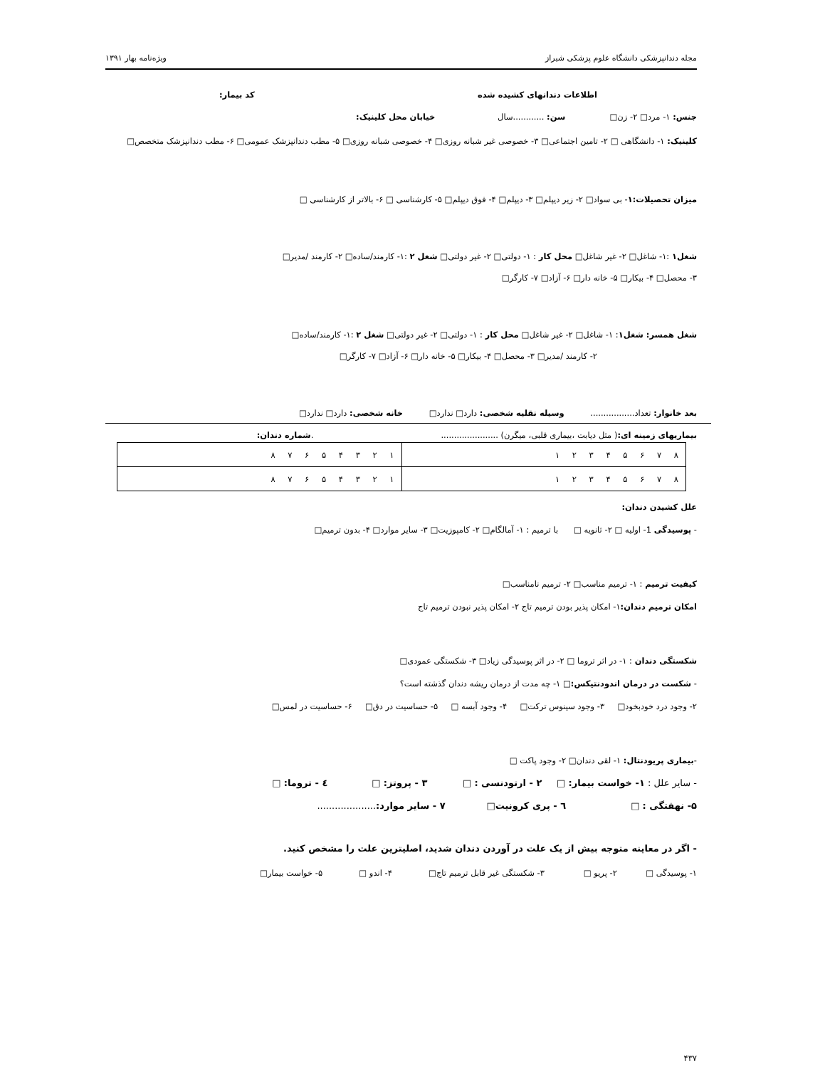مجله دندانپزشکی دانشگاه علوم پزشکی شیراز ویژه‌نامه بهار ۱۳۹۱
اطلاعات دندانهای کشیده شده کد بیمار:
جنس: ۱- مرد□ ۲- زن□ سن: ............سال خیابان محل کلینیک:
کلینیک: ۱- دانشگاهی □ ۲- تامین اجتماعی□ ۳- خصوصی غیر شبانه روزی□ ۴- خصوصی شبانه روزی□ ۵- مطب دندانپزشک عمومی□ ۶- مطب دندانپزشک متخصص□
میزان تحصیلات:۱- بی سواد□ ۲- زیر دیپلم□ ۳- دیپلم□ ۴- فوق دیپلم□ ۵- کارشناسی □ ۶- بالاتر از کارشناسی □
شغل۱ :۱- شاغل□ ۲- غیر شاغل□ محل کار : ۱- دولتی□ ۲- غیر دولتی□ شغل ۲ :۱- کارمند/ساده□ ۲- کارمند /مدیر□
۳- محصل□ ۴- بیکار□ ۵- خانه دار□ ۶- آزاد□ ۷- کارگر□
شغل همسر: شغل۱: ۱- شاغل□ ۲- غیر شاغل□ محل کار : ۱- دولتی□ ۲- غیر دولتی□ شغل ۲ :۱- کارمند/ساده□
۲- کارمند /مدیر□ ۳- محصل□ ۴- بیکار□ ۵- خانه دار□ ۶- آزاد□ ۷- کارگر□
بعد خانوار: تعداد................. وسیله نقلیه شخصی: دارد□ ندارد□ خانه شخصی: دارد□ ندارد□
بیماریهای زمینه ای:( مثل دیابت ،بیماری قلبی، میگرن) ...................... .شماره دندان:
| ۸ ۷ ۶ ۵ ۴ ۳ ۲ ۱ | ۱ ۲ ۳ ۴ ۵ ۶ ۷ ۸ |
| ۸ ۷ ۶ ۵ ۴ ۳ ۲ ۱ | ۱ ۲ ۳ ۴ ۵ ۶ ۷ ۸ |
علل کشیدن دندان:
- پوسیدگی 1- اولیه □ ۲- ثانویه □ با ترمیم : ۱- آمالگام□ ۲- کامپوزیت□ ۳- سایر موارد□ ۴- بدون ترمیم□
کیفیت ترمیم : ۱- ترمیم مناسب□ ۲- ترمیم نامناسب□
امکان ترمیم دندان: ۱- امکان پذیر بودن ترمیم تاج ۲- امکان پذیر نبودن ترمیم تاج
شکستگی دندان : ۱- در اثر تروما □ ۲- در اثر پوسیدگی زیاد□ ۳- شکستگی عمودی□
- شکست در درمان اندودنتیکس:□ ۱- چه مدت از درمان ریشه دندان گذشته است؟
۲- وجود درد خودبخود□ ۳- وجود سینوس ترکت□ ۴- وجود آبسه □ ۵- حساسیت در دق□ ۶- حساسیت در لمس□
-بیماری پریودنتال: ۱- لقی دندان□ ۲- وجود پاکت □
- سایر علل : ۱- خواست بیمار: □ ۲ - ارتودنسی : □ ۳ - پروتز: □ ٤ - تروما: □
۵- نهفتگی : □ ٦ - پری کرونیت□ ۷ - سایر موارد:....................
- اگر در معاینه متوجه بیش از یک علت در آوردن دندان شدید، اصلیترین علت را مشخص کنید.
۱- پوسیدگی □ ۲- پریو □ ۳- شکستگی غیر قابل ترمیم تاج□ ۴- اندو □ ۵- خواست بیمار□
۴۳۷